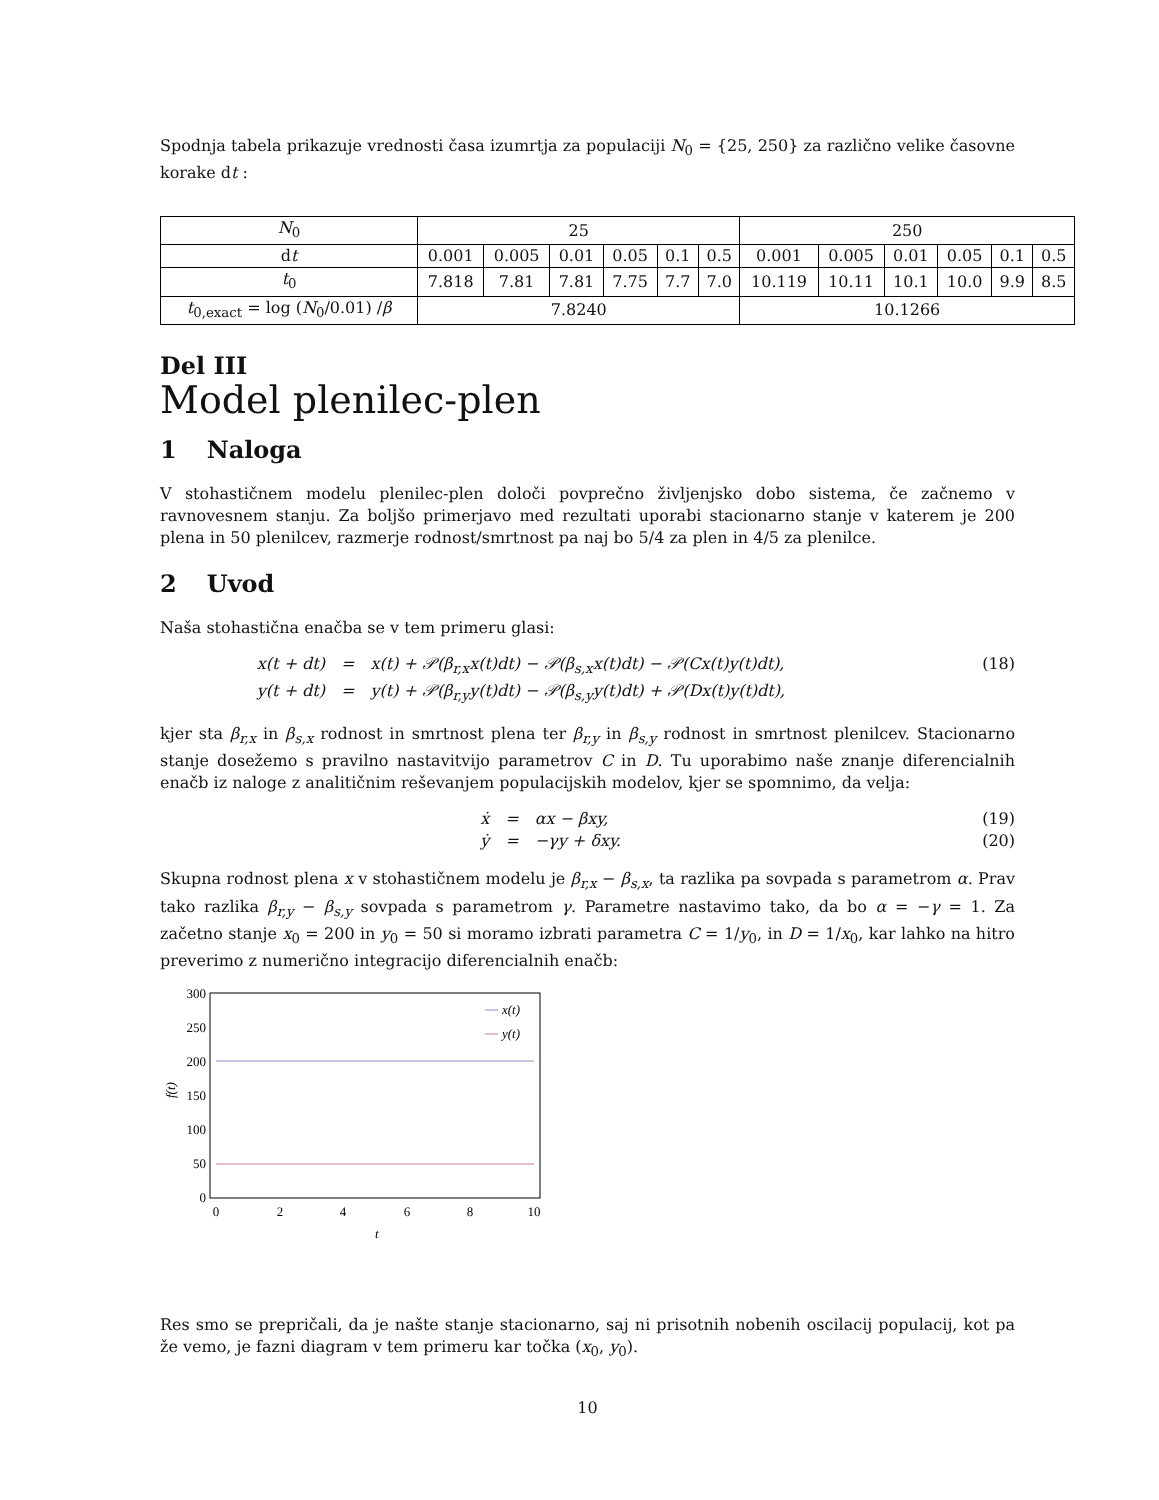Spodnja tabela prikazuje vrednosti časa izumrtja za populaciji N<sub>0</sub> = {25, 250} za različno velike časovne korake dt :
| N<sub>0</sub> | 25 | | | | | | 250 | | | | | |
| d t | 0.001 | 0.005 | 0.01 | 0.05 | 0.1 | 0.5 | 0.001 | 0.005 | 0.01 | 0.05 | 0.1 | 0.5 |
| t<sub>0</sub> | 7.818 | 7.81 | 7.81 | 7.75 | 7.7 | 7.0 | 10.119 | 10.11 | 10.1 | 10.0 | 9.9 | 8.5 |
| t<sub>0,exact</sub> = log ( N<sub>0</sub>/0.01) / β | 7.8240 | | | | | | 10.1266 | | | | | |
Del III
Model plenilec-plen
1 Naloga
V stohastičnem modelu plenilec-plen določi povprečno življenjsko dobo sistema, če začnemo v ravnovesnem stanju. Za boljšo primerjavo med rezultati uporabi stacionarno stanje v katerem je 200 plena in 50 plenilcev, razmerje rodnost/smrtnost pa naj bo 5/4 za plen in 4/5 za plenilce.
2 Uvod
Naša stohastična enačba se v tem primeru glasi:
x(t + dt)
=
x(t) + 𝒫(β<sub>r,x</sub>x(t)dt) − 𝒫(β<sub>s,x</sub>x(t)dt) − 𝒫(Cx(t)y(t)dt),
(18)
y(t + dt)
=
y(t) + 𝒫(β<sub>r,y</sub>y(t)dt) − 𝒫(β<sub>s,y</sub>y(t)dt) + 𝒫(Dx(t)y(t)dt),
kjer sta β<sub>r,x</sub> in β<sub>s,x</sub> rodnost in smrtnost plena ter β<sub>r,y</sub> in β<sub>s,y</sub> rodnost in smrtnost plenilcev. Stacionarno stanje dosežemo s pravilno nastavitvijo parametrov C in D. Tu uporabimo naše znanje diferencialnih enačb iz naloge z analitičnim reševanjem populacijskih modelov, kjer se spomnimo, da velja:
ẋ
=
αx − βxy,
(19)
ẏ
=
−γy + δxy.
(20)
Skupna rodnost plena x v stohastičnem modelu je β<sub>r,x</sub> − β<sub>s,x</sub>, ta razlika pa sovpada s parametrom α. Prav tako razlika β<sub>r,y</sub> − β<sub>s,y</sub> sovpada s parametrom γ. Parametre nastavimo tako, da bo α = −γ = 1. Za začetno stanje x<sub>0</sub> = 200 in y<sub>0</sub> = 50 si moramo izbrati parametra C = 1/y<sub>0</sub>, in D = 1/x<sub>0</sub>, kar lahko na hitro preverimo z numerično integracijo diferencialnih enačb:
300
250
200
150
100
50
0
0
2
4
6
8
10
t
f(t)
x(t)
y(t)
Res smo se prepričali, da je našte stanje stacionarno, saj ni prisotnih nobenih oscilacij populacij, kot pa že vemo, je fazni diagram v tem primeru kar točka (x<sub>0</sub>, y<sub>0</sub>).
10